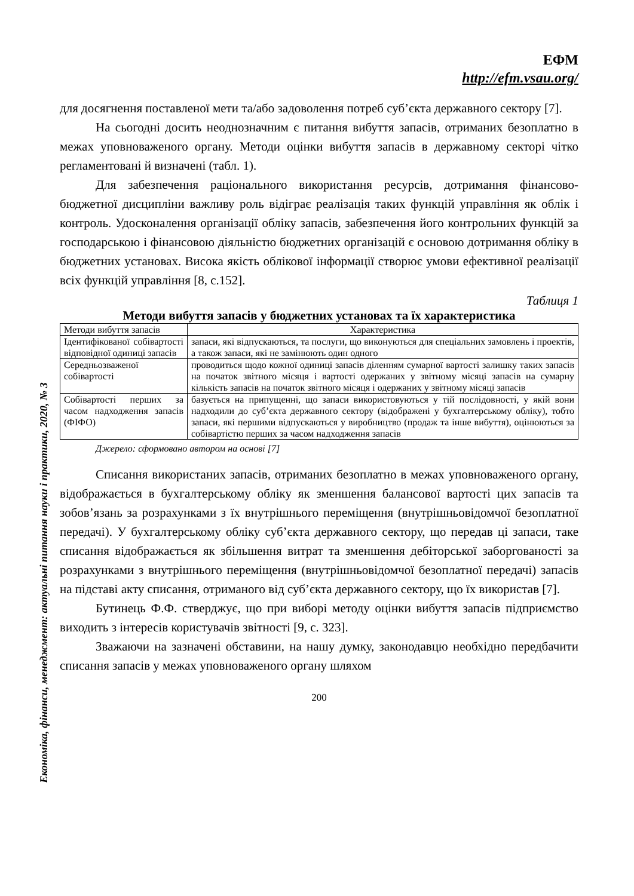Економіка, фінанси, менеджмент: актуальні питання науки і практики, 2020, № 3
ЕФМ
http://efm.vsau.org/
для досягнення поставленої мети та/або задоволення потреб суб’єкта державного сектору [7].
На сьогодні досить неоднозначним є питання вибуття запасів, отриманих безоплатно в межах уповноваженого органу. Методи оцінки вибуття запасів в державному секторі чітко регламентовані й визначені (табл. 1).
Для забезпечення раціонального використання ресурсів, дотримання фінансово-бюджетної дисципліни важливу роль відіграє реалізація таких функцій управління як облік і контроль. Удосконалення організації обліку запасів, забезпечення його контрольних функцій за господарською і фінансовою діяльністю бюджетних організацій є основою дотримання обліку в бюджетних установах. Висока якість облікової інформації створює умови ефективної реалізації всіх функцій управління [8, с.152].
Таблиця 1
Методи вибуття запасів у бюджетних установах та їх характеристика
| Методи вибуття запасів | Характеристика |
| --- | --- |
| Ідентифікованої собівартості відповідної одиниці запасів | запаси, які відпускаються, та послуги, що виконуються для спеціальних замовлень і проектів, а також запаси, які не замінюють один одного |
| Середньозваженої собівартості | проводиться щодо кожної одиниці запасів діленням сумарної вартості залишку таких запасів на початок звітного місяця і вартості одержаних у звітному місяці запасів на сумарну кількість запасів на початок звітного місяця і одержаних у звітному місяці запасів |
| Собівартості перших за часом надходження запасів (ФІФО) | базується на припущенні, що запаси використовуються у тій послідовності, у якій вони надходили до суб’єкта державного сектору (відображені у бухгалтерському обліку), тобто запаси, які першими відпускаються у виробництво (продаж та інше вибуття), оцінюються за собівартістю перших за часом надходження запасів |
Джерело: сформовано автором на основі [7]
Списання використаних запасів, отриманих безоплатно в межах уповноваженого органу, відображається в бухгалтерському обліку як зменшення балансової вартості цих запасів та зобов’язань за розрахунками з їх внутрішнього переміщення (внутрішньовідомчої безоплатної передачі). У бухгалтерському обліку суб’єкта державного сектору, що передав ці запаси, таке списання відображається як збільшення витрат та зменшення дебіторської заборгованості за розрахунками з внутрішнього переміщення (внутрішньовідомчої безоплатної передачі) запасів на підставі акту списання, отриманого від суб’єкта державного сектору, що їх використав [7].
Бутинець Ф.Ф. стверджує, що при виборі методу оцінки вибуття запасів підприємство виходить з інтересів користувачів звітності [9, с. 323].
Зважаючи на зазначені обставини, на нашу думку, законодавцю необхідно передбачити списання запасів у межах уповноваженого органу шляхом
200